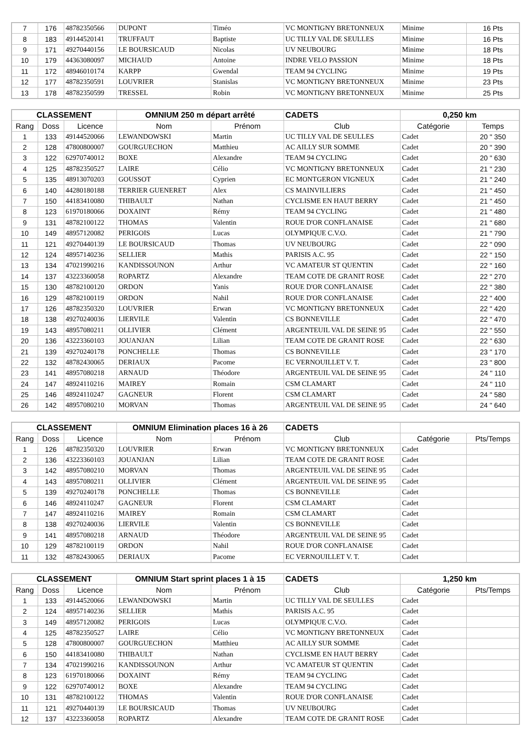| 7 | 176 | 48782350566 | DUPONT | Timéo | VC MONTIGNY BRETONNEUX | Minime | 16 Pts |
| 8 | 183 | 49144520141 | TRUFFAUT | Baptiste | UC TILLY VAL DE SEULLES | Minime | 16 Pts |
| 9 | 171 | 49270440156 | LE BOURSICAUD | Nicolas | UV NEUBOURG | Minime | 18 Pts |
| 10 | 179 | 44363080097 | MICHAUD | Antoine | INDRE VELO PASSION | Minime | 18 Pts |
| 11 | 172 | 48946010174 | KARPP | Gwendal | TEAM 94 CYCLING | Minime | 19 Pts |
| 12 | 177 | 48782350591 | LOUVRIER | Stanislas | VC MONTIGNY BRETONNEUX | Minime | 23 Pts |
| 13 | 178 | 48782350599 | TRESSEL | Robin | VC MONTIGNY BRETONNEUX | Minime | 25 Pts |
| CLASSEMENT | | | OMNIUM 250 m départ arrêté | | CADETS | 0,250 km | |
| --- | --- | --- | --- | --- | --- | --- | --- |
| Rang | Doss | Licence | Nom | Prénom | Club | Catégorie | Temps |
| 1 | 133 | 49144520066 | LEWANDOWSKI | Martin | UC TILLY VAL DE SEULLES | Cadet | 20 " 350 |
| 2 | 128 | 47800800007 | GOURGUECHON | Matthieu | AC AILLY SUR SOMME | Cadet | 20 " 390 |
| 3 | 122 | 62970740012 | BOXE | Alexandre | TEAM 94 CYCLING | Cadet | 20 " 630 |
| 4 | 125 | 48782350527 | LAIRE | Célio | VC MONTIGNY BRETONNEUX | Cadet | 21 " 230 |
| 5 | 135 | 48913070203 | GOUSSOT | Cyprien | EC MONTGERON VIGNEUX | Cadet | 21 " 240 |
| 6 | 140 | 44280180188 | TERRIER GUENERET | Alex | CS MAINVILLIERS | Cadet | 21 " 450 |
| 7 | 150 | 44183410080 | THIBAULT | Nathan | CYCLISME EN HAUT BERRY | Cadet | 21 " 450 |
| 8 | 123 | 61970180066 | DOXAINT | Rémy | TEAM 94 CYCLING | Cadet | 21 " 480 |
| 9 | 131 | 48782100122 | THOMAS | Valentin | ROUE D'OR CONFLANAISE | Cadet | 21 " 680 |
| 10 | 149 | 48957120082 | PERIGOIS | Lucas | OLYMPIQUE C.V.O. | Cadet | 21 " 790 |
| 11 | 121 | 49270440139 | LE BOURSICAUD | Thomas | UV NEUBOURG | Cadet | 22 " 090 |
| 12 | 124 | 48957140236 | SELLIER | Mathis | PARISIS A.C. 95 | Cadet | 22 " 150 |
| 13 | 134 | 47021990216 | KANDISSOUNON | Arthur | VC AMATEUR ST QUENTIN | Cadet | 22 " 160 |
| 14 | 137 | 43223360058 | ROPARTZ | Alexandre | TEAM COTE DE GRANIT ROSE | Cadet | 22 " 270 |
| 15 | 130 | 48782100120 | ORDON | Yanis | ROUE D'OR CONFLANAISE | Cadet | 22 " 380 |
| 16 | 129 | 48782100119 | ORDON | Nahil | ROUE D'OR CONFLANAISE | Cadet | 22 " 400 |
| 17 | 126 | 48782350320 | LOUVRIER | Erwan | VC MONTIGNY BRETONNEUX | Cadet | 22 " 420 |
| 18 | 138 | 49270240036 | LIERVILE | Valentin | CS BONNEVILLE | Cadet | 22 " 470 |
| 19 | 143 | 48957080211 | OLLIVIER | Clément | ARGENTEUIL VAL DE SEINE 95 | Cadet | 22 " 550 |
| 20 | 136 | 43223360103 | JOUANJAN | Lilian | TEAM COTE DE GRANIT ROSE | Cadet | 22 " 630 |
| 21 | 139 | 49270240178 | PONCHELLE | Thomas | CS BONNEVILLE | Cadet | 23 " 170 |
| 22 | 132 | 48782430065 | DERIAUX | Pacome | EC VERNOUILLET V. T. | Cadet | 23 " 800 |
| 23 | 141 | 48957080218 | ARNAUD | Théodore | ARGENTEUIL VAL DE SEINE 95 | Cadet | 24 " 110 |
| 24 | 147 | 48924110216 | MAIREY | Romain | CSM CLAMART | Cadet | 24 " 110 |
| 25 | 146 | 48924110247 | GAGNEUR | Florent | CSM CLAMART | Cadet | 24 " 580 |
| 26 | 142 | 48957080210 | MORVAN | Thomas | ARGENTEUIL VAL DE SEINE 95 | Cadet | 24 " 640 |
| CLASSEMENT | | | OMNIUM Elimination places 16 à 26 | | CADETS | | |
| --- | --- | --- | --- | --- | --- | --- | --- |
| Rang | Doss | Licence | Nom | Prénom | Club | Catégorie | Pts/Temps |
| 1 | 126 | 48782350320 | LOUVRIER | Erwan | VC MONTIGNY BRETONNEUX | Cadet | |
| 2 | 136 | 43223360103 | JOUANJAN | Lilian | TEAM COTE DE GRANIT ROSE | Cadet | |
| 3 | 142 | 48957080210 | MORVAN | Thomas | ARGENTEUIL VAL DE SEINE 95 | Cadet | |
| 4 | 143 | 48957080211 | OLLIVIER | Clément | ARGENTEUIL VAL DE SEINE 95 | Cadet | |
| 5 | 139 | 49270240178 | PONCHELLE | Thomas | CS BONNEVILLE | Cadet | |
| 6 | 146 | 48924110247 | GAGNEUR | Florent | CSM CLAMART | Cadet | |
| 7 | 147 | 48924110216 | MAIREY | Romain | CSM CLAMART | Cadet | |
| 8 | 138 | 49270240036 | LIERVILE | Valentin | CS BONNEVILLE | Cadet | |
| 9 | 141 | 48957080218 | ARNAUD | Théodore | ARGENTEUIL VAL DE SEINE 95 | Cadet | |
| 10 | 129 | 48782100119 | ORDON | Nahil | ROUE D'OR CONFLANAISE | Cadet | |
| 11 | 132 | 48782430065 | DERIAUX | Pacome | EC VERNOUILLET V. T. | Cadet | |
| CLASSEMENT | | | OMNIUM Start sprint places 1 à 15 | | CADETS | 1,250 km | |
| --- | --- | --- | --- | --- | --- | --- | --- |
| Rang | Doss | Licence | Nom | Prénom | Club | Catégorie | Pts/Temps |
| 1 | 133 | 49144520066 | LEWANDOWSKI | Martin | UC TILLY VAL DE SEULLES | Cadet | |
| 2 | 124 | 48957140236 | SELLIER | Mathis | PARISIS A.C. 95 | Cadet | |
| 3 | 149 | 48957120082 | PERIGOIS | Lucas | OLYMPIQUE C.V.O. | Cadet | |
| 4 | 125 | 48782350527 | LAIRE | Célio | VC MONTIGNY BRETONNEUX | Cadet | |
| 5 | 128 | 47800800007 | GOURGUECHON | Matthieu | AC AILLY SUR SOMME | Cadet | |
| 6 | 150 | 44183410080 | THIBAULT | Nathan | CYCLISME EN HAUT BERRY | Cadet | |
| 7 | 134 | 47021990216 | KANDISSOUNON | Arthur | VC AMATEUR ST QUENTIN | Cadet | |
| 8 | 123 | 61970180066 | DOXAINT | Rémy | TEAM 94 CYCLING | Cadet | |
| 9 | 122 | 62970740012 | BOXE | Alexandre | TEAM 94 CYCLING | Cadet | |
| 10 | 131 | 48782100122 | THOMAS | Valentin | ROUE D'OR CONFLANAISE | Cadet | |
| 11 | 121 | 49270440139 | LE BOURSICAUD | Thomas | UV NEUBOURG | Cadet | |
| 12 | 137 | 43223360058 | ROPARTZ | Alexandre | TEAM COTE DE GRANIT ROSE | Cadet | |